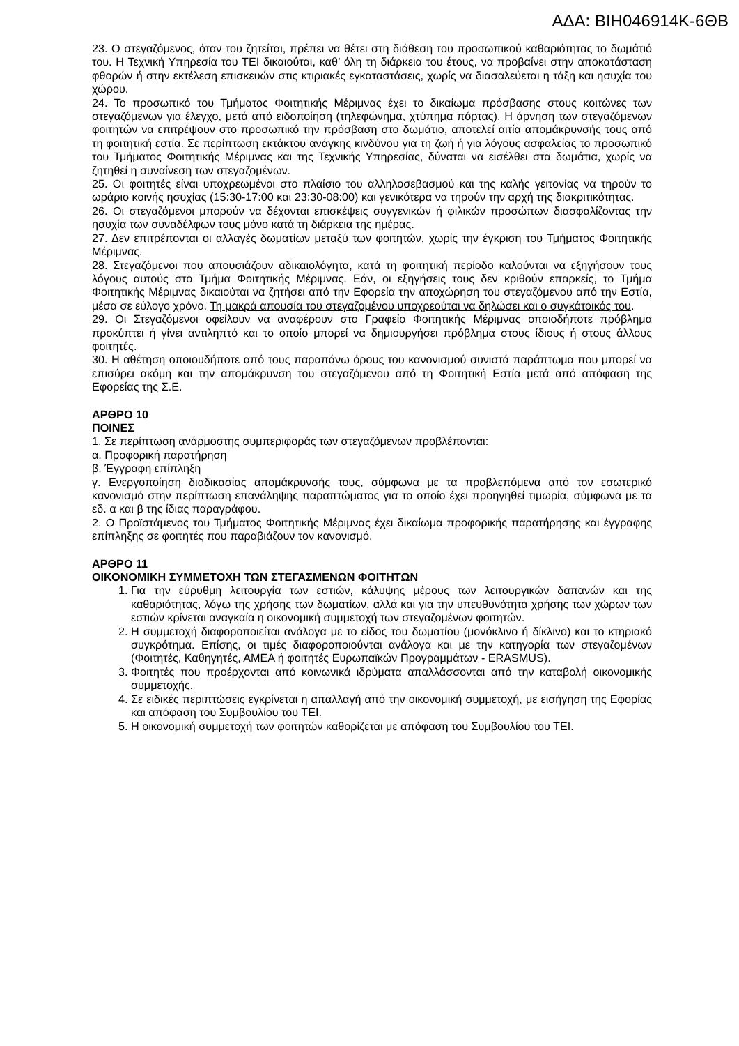ΑΔΑ: ΒΙΗ046914Κ-6ΘΒ
23. Ο στεγαζόμενος, όταν του ζητείται, πρέπει να θέτει στη διάθεση του προσωπικού καθαριότητας το δωμάτιό του. Η Τεχνική Υπηρεσία του ΤΕΙ δικαιούται, καθ’ όλη τη διάρκεια του έτους, να προβαίνει στην αποκατάσταση φθορών ή στην εκτέλεση επισκευών στις κτιριακές εγκαταστάσεις, χωρίς να διασαλεύεται η τάξη και ησυχία του χώρου.
24. Το προσωπικό του Τμήματος Φοιτητικής Μέριμνας έχει το δικαίωμα πρόσβασης στους κοιτώνες των στεγαζόμενων για έλεγχο, μετά από ειδοποίηση (τηλεφώνημα, χτύπημα πόρτας). Η άρνηση των στεγαζόμενων φοιτητών να επιτρέψουν στο προσωπικό την πρόσβαση στο δωμάτιο, αποτελεί αιτία απομάκρυνσής τους από τη φοιτητική εστία. Σε περίπτωση εκτάκτου ανάγκης κινδύνου για τη ζωή ή για λόγους ασφαλείας το προσωπικό του Τμήματος Φοιτητικής Μέριμνας και της Τεχνικής Υπηρεσίας, δύναται να εισέλθει στα δωμάτια, χωρίς να ζητηθεί η συναίνεση των στεγαζομένων.
25. Οι φοιτητές είναι υποχρεωμένοι στο πλαίσιο του αλληλοσεβασμού και της καλής γειτονίας να τηρούν το ωράριο κοινής ησυχίας (15:30-17:00 και 23:30-08:00) και γενικότερα να τηρούν την αρχή της διακριτικότητας.
26. Οι στεγαζόμενοι μπορούν να δέχονται επισκέψεις συγγενικών ή φιλικών προσώπων διασφαλίζοντας την ησυχία των συναδέλφων τους μόνο κατά τη διάρκεια της ημέρας.
27. Δεν επιτρέπονται οι αλλαγές δωματίων μεταξύ των φοιτητών, χωρίς την έγκριση του Τμήματος Φοιτητικής Μέριμνας.
28. Στεγαζόμενοι που απουσιάζουν αδικαιολόγητα, κατά τη φοιτητική περίοδο καλούνται να εξηγήσουν τους λόγους αυτούς στο Τμήμα Φοιτητικής Μέριμνας. Εάν, οι εξηγήσεις τους δεν κριθούν επαρκείς, το Τμήμα Φοιτητικής Μέριμνας δικαιούται να ζητήσει από την Εφορεία την αποχώρηση του στεγαζόμενου από την Εστία, μέσα σε εύλογο χρόνο. Τη μακρά απουσία του στεγαζομένου υποχρεούται να δηλώσει και ο συγκάτοικός του.
29. Οι Στεγαζόμενοι οφείλουν να αναφέρουν στο Γραφείο Φοιτητικής Μέριμνας οποιοδήποτε πρόβλημα προκύπτει ή γίνει αντιληπτό και το οποίο μπορεί να δημιουργήσει πρόβλημα στους ίδιους ή στους άλλους φοιτητές.
30. Η αθέτηση οποιουδήποτε από τους παραπάνω όρους του κανονισμού συνιστά παράπτωμα που μπορεί να επισύρει ακόμη και την απομάκρυνση του στεγαζόμενου από τη Φοιτητική Εστία μετά από απόφαση της Εφορείας της Σ.Ε.
ΑΡΘΡΟ 10
ΠΟΙΝΕΣ
1. Σε περίπτωση ανάρμοστης συμπεριφοράς των στεγαζόμενων προβλέπονται:
α. Προφορική παρατήρηση
β. Έγγραφη επίπληξη
γ. Ενεργοποίηση διαδικασίας απομάκρυνσής τους, σύμφωνα με τα προβλεπόμενα από τον εσωτερικό κανονισμό στην περίπτωση επανάληψης παραπτώματος για το οποίο έχει προηγηθεί τιμωρία, σύμφωνα με τα εδ. α και β της ίδιας παραγράφου.
2. Ο Προϊστάμενος του Τμήματος Φοιτητικής Μέριμνας έχει δικαίωμα προφορικής παρατήρησης και έγγραφης επίπληξης σε φοιτητές που παραβιάζουν τον κανονισμό.
ΑΡΘΡΟ 11
ΟΙΚΟΝΟΜΙΚΗ ΣΥΜΜΕΤΟΧΗ ΤΩΝ ΣΤΕΓΑΣΜΕΝΩΝ ΦΟΙΤΗΤΩΝ
1. Για την εύρυθμη λειτουργία των εστιών, κάλυψης μέρους των λειτουργικών δαπανών και της καθαριότητας, λόγω της χρήσης των δωματίων, αλλά και για την υπευθυνότητα χρήσης των χώρων των εστιών κρίνεται αναγκαία η οικονομική συμμετοχή των στεγαζομένων φοιτητών.
2. Η συμμετοχή διαφοροποιείται ανάλογα με το είδος του δωματίου (μονόκλινο ή δίκλινο) και το κτηριακό συγκρότημα. Επίσης, οι τιμές διαφοροποιούνται ανάλογα και με την κατηγορία των στεγαζομένων (Φοιτητές, Καθηγητές, ΑΜΕΑ ή φοιτητές Ευρωπαϊκών Προγραμμάτων - ERASMUS).
3. Φοιτητές που προέρχονται από κοινωνικά ιδρύματα απαλλάσσονται από την καταβολή οικονομικής συμμετοχής.
4. Σε ειδικές περιπτώσεις εγκρίνεται η απαλλαγή από την οικονομική συμμετοχή, με εισήγηση της Εφορίας και απόφαση του Συμβουλίου του ΤΕΙ.
5. Η οικονομική συμμετοχή των φοιτητών καθορίζεται με απόφαση του Συμβουλίου του ΤΕΙ.